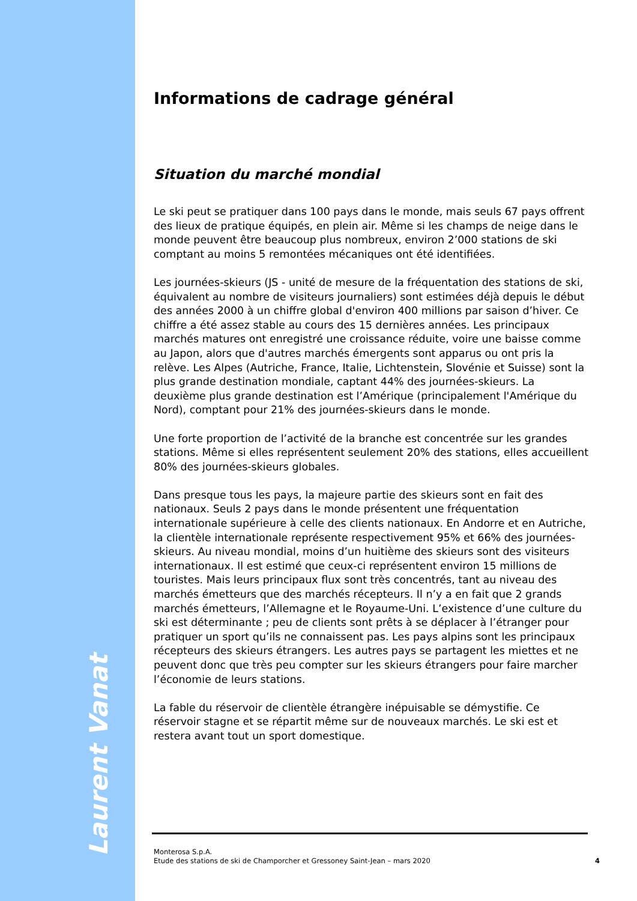Informations de cadrage général
Situation du marché mondial
Le ski peut se pratiquer dans 100 pays dans le monde, mais seuls 67 pays offrent des lieux de pratique équipés, en plein air. Même si les champs de neige dans le monde peuvent être beaucoup plus nombreux, environ 2’000 stations de ski comptant au moins 5 remontées mécaniques ont été identifiées.
Les journées-skieurs (JS - unité de mesure de la fréquentation des stations de ski, équivalent au nombre de visiteurs journaliers) sont estimées déjà depuis le début des années 2000 à un chiffre global d'environ 400 millions par saison d’hiver. Ce chiffre a été assez stable au cours des 15 dernières années. Les principaux marchés matures ont enregistré une croissance réduite, voire une baisse comme au Japon, alors que d'autres marchés émergents sont apparus ou ont pris la relève. Les Alpes (Autriche, France, Italie, Lichtenstein, Slovénie et Suisse) sont la plus grande destination mondiale, captant 44% des journées-skieurs. La deuxième plus grande destination est l’Amérique (principalement l'Amérique du Nord), comptant pour 21% des journées-skieurs dans le monde.
Une forte proportion de l’activité de la branche est concentrée sur les grandes stations. Même si elles représentent seulement 20% des stations, elles accueillent 80% des journées-skieurs globales.
Dans presque tous les pays, la majeure partie des skieurs sont en fait des nationaux. Seuls 2 pays dans le monde présentent une fréquentation internationale supérieure à celle des clients nationaux. En Andorre et en Autriche, la clientèle internationale représente respectivement 95% et 66% des journées-skieurs. Au niveau mondial, moins d’un huitième des skieurs sont des visiteurs internationaux. Il est estimé que ceux-ci représentent environ 15 millions de touristes. Mais leurs principaux flux sont très concentrés, tant au niveau des marchés émetteurs que des marchés récepteurs. Il n’y a en fait que 2 grands marchés émetteurs, l’Allemagne et le Royaume-Uni. L’existence d’une culture du ski est déterminante ; peu de clients sont prêts à se déplacer à l’étranger pour pratiquer un sport qu’ils ne connaissent pas. Les pays alpins sont les principaux récepteurs des skieurs étrangers. Les autres pays se partagent les miettes et ne peuvent donc que très peu compter sur les skieurs étrangers pour faire marcher l’économie de leurs stations.
La fable du réservoir de clientèle étrangère inépuisable se démystifie. Ce réservoir stagne et se répartit même sur de nouveaux marchés. Le ski est et restera avant tout un sport domestique.
Laurent Vanat
Monterosa S.p.A.
Etude des stations de ski de Champorcher et Gressoney Saint-Jean – mars 2020
4